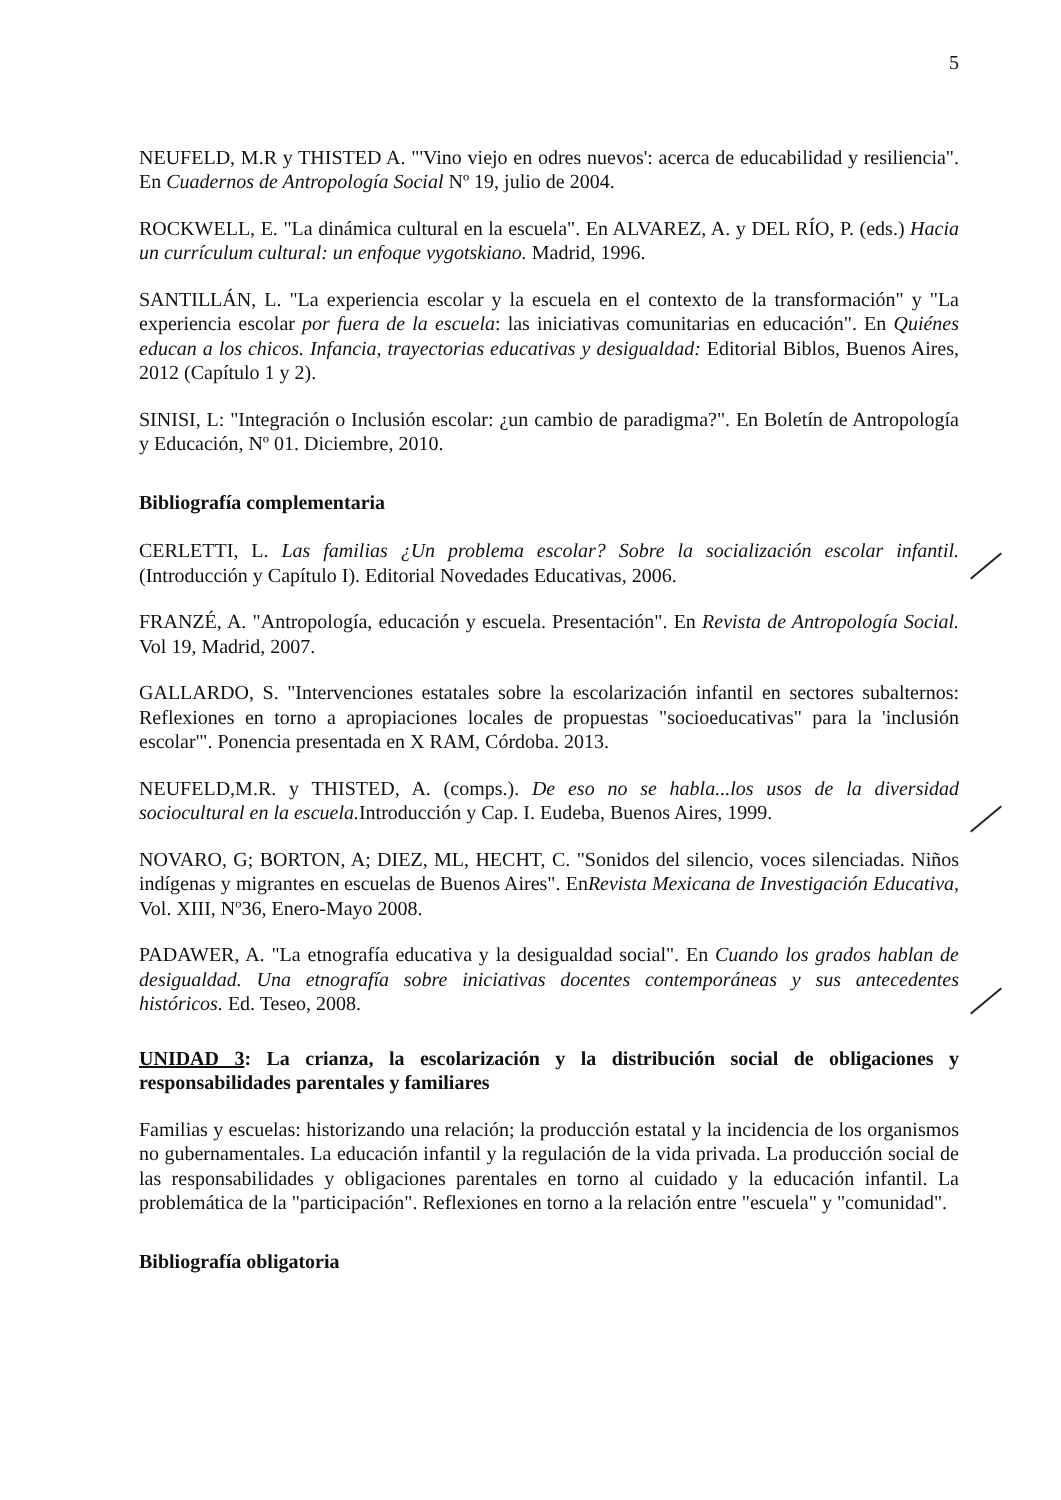5
NEUFELD, M.R y THISTED A. "'Vino viejo en odres nuevos': acerca de educabilidad y resiliencia". En Cuadernos de Antropología Social Nº 19, julio de 2004.
ROCKWELL, E. "La dinámica cultural en la escuela". En ALVAREZ, A. y DEL RÍO, P. (eds.) Hacia un currículum cultural: un enfoque vygotskiano. Madrid, 1996.
SANTILLÁN, L. "La experiencia escolar y la escuela en el contexto de la transformación" y "La experiencia escolar por fuera de la escuela: las iniciativas comunitarias en educación". En Quiénes educan a los chicos. Infancia, trayectorias educativas y desigualdad: Editorial Biblos, Buenos Aires, 2012 (Capítulo 1 y 2).
SINISI, L: "Integración o Inclusión escolar: ¿un cambio de paradigma?". En Boletín de Antropología y Educación, Nº 01. Diciembre, 2010.
Bibliografía complementaria
CERLETTI, L. Las familias ¿Un problema escolar? Sobre la socialización escolar infantil. (Introducción y Capítulo I). Editorial Novedades Educativas, 2006.
FRANZÉ, A. "Antropología, educación y escuela. Presentación". En Revista de Antropología Social. Vol 19, Madrid, 2007.
GALLARDO, S. "Intervenciones estatales sobre la escolarización infantil en sectores subalternos: Reflexiones en torno a apropiaciones locales de propuestas "socioeducativas" para la 'inclusión escolar'". Ponencia presentada en X RAM, Córdoba. 2013.
NEUFELD,M.R. y THISTED, A. (comps.). De eso no se habla...los usos de la diversidad sociocultural en la escuela. Introducción y Cap. I. Eudeba, Buenos Aires, 1999.
NOVARO, G; BORTON, A; DIEZ, ML, HECHT, C. "Sonidos del silencio, voces silenciadas. Niños indígenas y migrantes en escuelas de Buenos Aires". EnRevista Mexicana de Investigación Educativa, Vol. XIII, Nº36, Enero-Mayo 2008.
PADAWER, A. "La etnografía educativa y la desigualdad social". En Cuando los grados hablan de desigualdad. Una etnografía sobre iniciativas docentes contemporáneas y sus antecedentes históricos. Ed. Teseo, 2008.
UNIDAD 3: La crianza, la escolarización y la distribución social de obligaciones y responsabilidades parentales y familiares
Familias y escuelas: historizando una relación; la producción estatal y la incidencia de los organismos no gubernamentales. La educación infantil y la regulación de la vida privada. La producción social de las responsabilidades y obligaciones parentales en torno al cuidado y la educación infantil. La problemática de la "participación". Reflexiones en torno a la relación entre "escuela" y "comunidad".
Bibliografía obligatoria